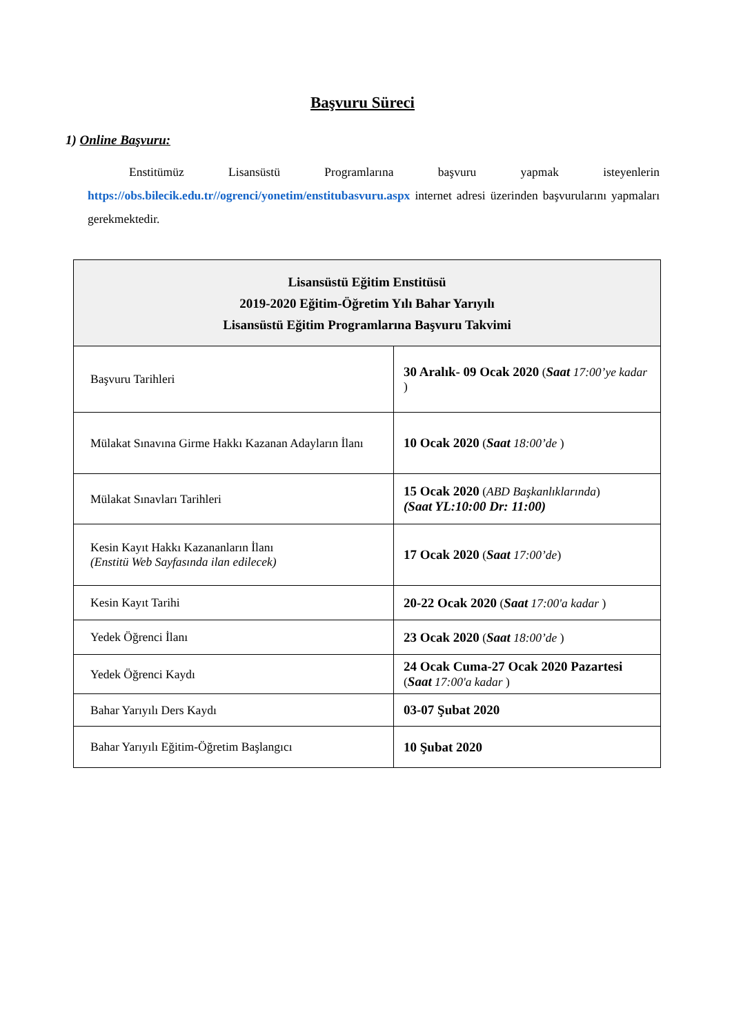Başvuru Süreci
1) Online Başvuru:
Enstitümüz Lisansüstü Programlarına başvuru yapmak isteyenlerin https://obs.bilecik.edu.tr//ogrenci/yonetim/enstitubasvuru.aspx internet adresi üzerinden başvurularını yapmaları gerekmektedir.
| Lisansüstü Eğitim Enstitüsü 2019-2020 Eğitim-Öğretim Yılı Bahar Yarıyılı Lisansüstü Eğitim Programlarına Başvuru Takvimi | |
| --- | --- |
| Başvuru Tarihleri | 30 Aralık- 09 Ocak 2020 ( Saat 17:00’ye kadar ) |
| Mülakat Sınavına Girme Hakkı Kazanan Adayların İlanı | 10 Ocak 2020 ( Saat 18:00’de ) |
| Mülakat Sınavları Tarihleri | 15 Ocak 2020 ( ABD Başkanlıklarında ) (Saat YL:10:00 Dr: 11:00) |
| Kesin Kayıt Hakkı Kazananların İlanı (Enstitü Web Sayfasında ilan edilecek) | 17 Ocak 2020 ( Saat 17:00’de ) |
| Kesin Kayıt Tarihi | 20-22 Ocak 2020 ( Saat 17:00'a kadar ) |
| Yedek Öğrenci İlanı | 23 Ocak 2020 ( Saat 18:00’de ) |
| Yedek Öğrenci Kaydı | 24 Ocak Cuma-27 Ocak 2020 Pazartesi ( Saat 17:00'a kadar ) |
| Bahar Yarıyılı Ders Kaydı | 03-07 Şubat 2020 |
| Bahar Yarıyılı Eğitim-Öğretim Başlangıcı | 10 Şubat 2020 |